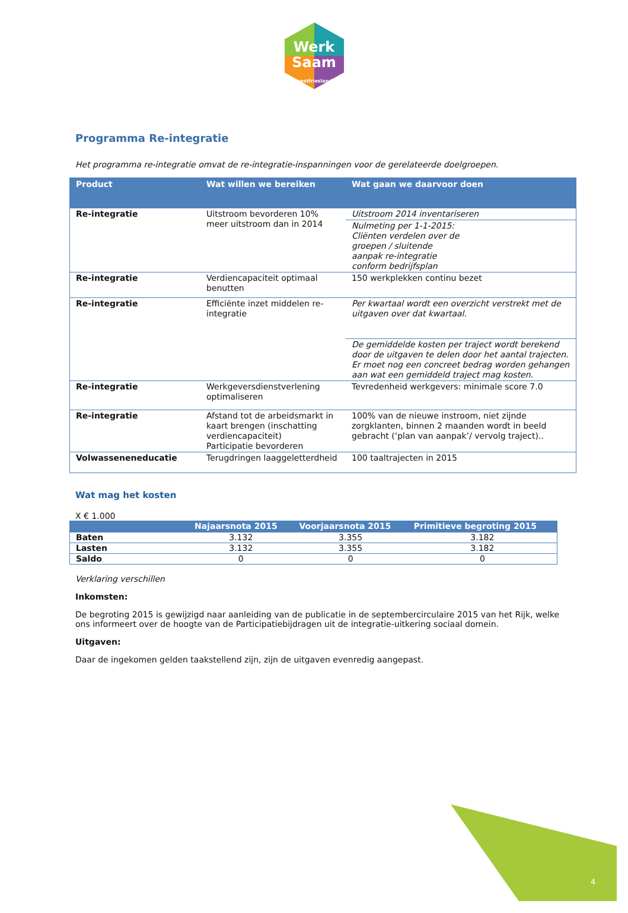Werk
Saam
westfriesland
Programma Re-integratie
Het programma re-integratie omvat de re-integratie-inspanningen voor de gerelateerde doelgroepen.
| Product | Wat willen we bereiken | Wat gaan we daarvoor doen |
| --- | --- | --- |
| Re-integratie | Uitstroom bevorderen 10% meer uitstroom dan in 2014 | Uitstroom 2014 inventariseren |
| | | Nulmeting per 1-1-2015: Cliënten verdelen over de groepen / sluitende aanpak re-integratie conform bedrijfsplan |
| Re-integratie | Verdiencapaciteit optimaal benutten | 150 werkplekken continu bezet |
| Re-integratie | Efficiënte inzet middelen re-integratie | Per kwartaal wordt een overzicht verstrekt met de uitgaven over dat kwartaal. |
| | | De gemiddelde kosten per traject wordt berekend door de uitgaven te delen door het aantal trajecten. Er moet nog een concreet bedrag worden gehangen aan wat een gemiddeld traject mag kosten. |
| Re-integratie | Werkgeversdienstverlening optimaliseren | Tevredenheid werkgevers: minimale score 7.0 |
| Re-integratie | Afstand tot de arbeidsmarkt in kaart brengen (inschatting verdiencapaciteit) Participatie bevorderen | 100% van de nieuwe instroom, niet zijnde zorgklanten, binnen 2 maanden wordt in beeld gebracht (‘plan van aanpak’/ vervolg traject).. |
| Volwasseneneducatie | Terugdringen laaggeletterdheid | 100 taaltrajecten in 2015 |
Wat mag het kosten
X € 1.000
| | Najaarsnota 2015 | Voorjaarsnota 2015 | Primitieve begroting 2015 |
| --- | --- | --- | --- |
| Baten | 3.132 | 3.355 | 3.182 |
| Lasten | 3.132 | 3.355 | 3.182 |
| Saldo | 0 | 0 | 0 |
Verklaring verschillen
Inkomsten:
De begroting 2015 is gewijzigd naar aanleiding van de publicatie in de septembercirculaire 2015 van het Rijk, welke ons informeert over de hoogte van de Participatiebijdragen uit de integratie-uitkering sociaal domein.
Uitgaven:
Daar de ingekomen gelden taakstellend zijn, zijn de uitgaven evenredig aangepast.
4